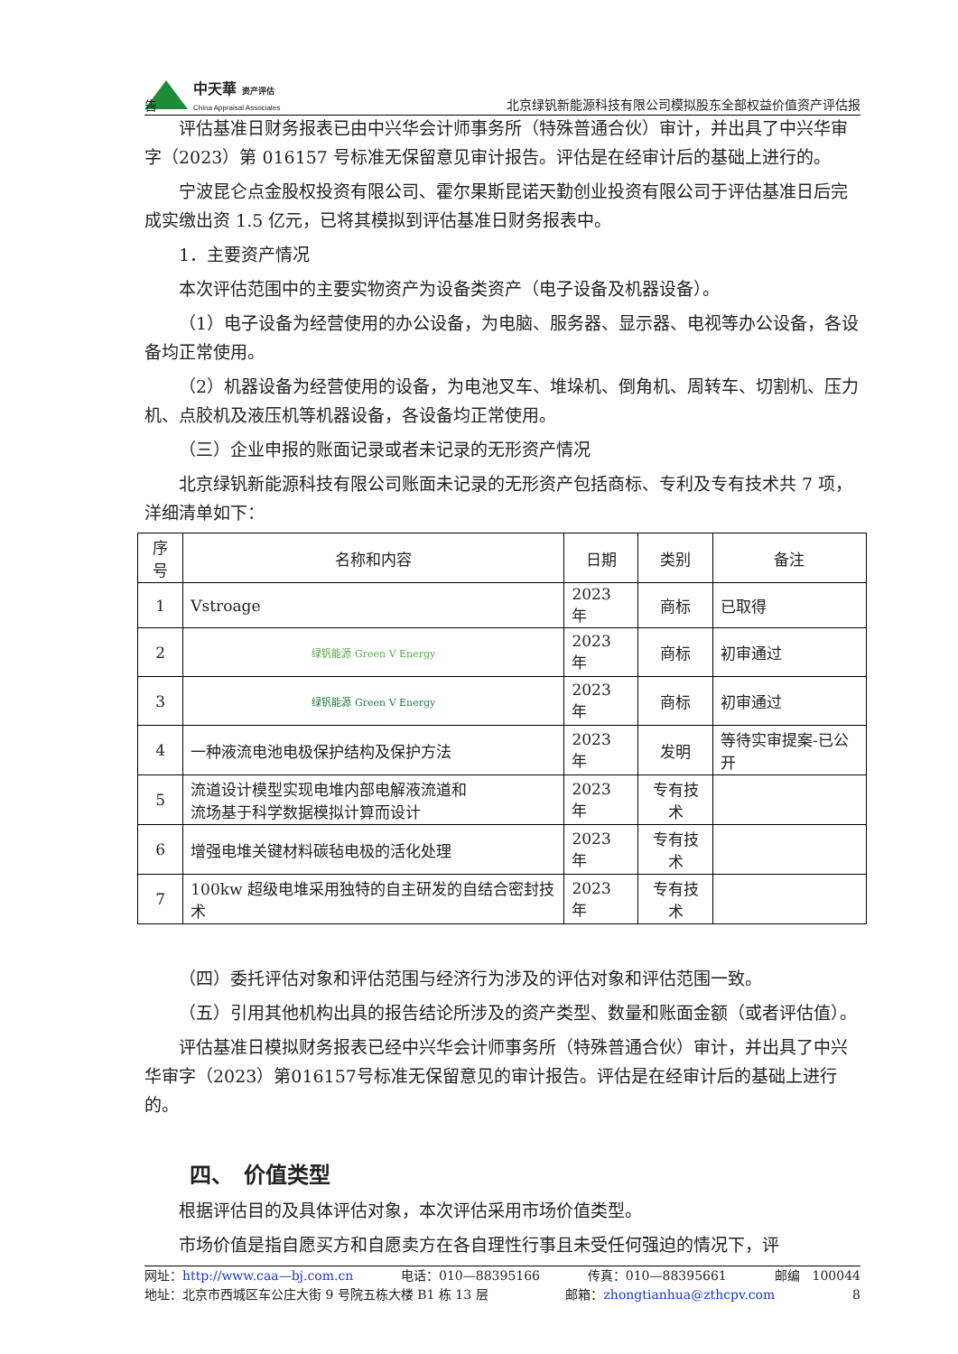中天華 资产评估
China Appraisal Associates
北京绿钒新能源科技有限公司模拟股东全部权益价值资产评估报
告
评估基准日财务报表已由中兴华会计师事务所（特殊普通合伙）审计，并出具了中兴华审字（2023）第 016157 号标准无保留意见审计报告。评估是在经审计后的基础上进行的。
宁波昆仑点金股权投资有限公司、霍尔果斯昆诺天勤创业投资有限公司于评估基准日后完成实缴出资 1.5 亿元，已将其模拟到评估基准日财务报表中。
1．主要资产情况
本次评估范围中的主要实物资产为设备类资产（电子设备及机器设备）。
（1）电子设备为经营使用的办公设备，为电脑、服务器、显示器、电视等办公设备，各设备均正常使用。
（2）机器设备为经营使用的设备，为电池叉车、堆垛机、倒角机、周转车、切割机、压力机、点胶机及液压机等机器设备，各设备均正常使用。
（三）企业申报的账面记录或者未记录的无形资产情况
北京绿钒新能源科技有限公司账面未记录的无形资产包括商标、专利及专有技术共 7 项，洋细清单如下：
| 序号 | 名称和内容 | 日期 | 类别 | 备注 |
| --- | --- | --- | --- | --- |
| 1 | Vstroage | 2023 年 | 商标 | 已取得 |
| 2 | 绿钒能源 Green V Energy | 2023 年 | 商标 | 初审通过 |
| 3 | 绿钒能源 Green V Energy | 2023 年 | 商标 | 初审通过 |
| 4 | 一种液流电池电极保护结构及保护方法 | 2023 年 | 发明 | 等待实审提案-已公开 |
| 5 | 流道设计模型实现电堆内部电解液流道和 流场基于科学数据模拟计算而设计 | 2023 年 | 专有技术 | |
| 6 | 增强电堆关键材料碳毡电极的活化处理 | 2023 年 | 专有技术 | |
| 7 | 100kw 超级电堆采用独特的自主研发的自结合密封技术 | 2023 年 | 专有技术 | |
（四）委托评估对象和评估范围与经济行为涉及的评估对象和评估范围一致。
（五）引用其他机构出具的报告结论所涉及的资产类型、数量和账面金额（或者评估值）。
评估基准日模拟财务报表已经中兴华会计师事务所（特殊普通合伙）审计，并出具了中兴华审字（2023）第016157号标准无保留意见的审计报告。评估是在经审计后的基础上进行的。
四、　价值类型
根据评估目的及具体评估对象，本次评估采用市场价值类型。
市场价值是指自愿买方和自愿卖方在各自理性行事且未受任何强迫的情况下，评
网址：http://www.caa—bj.com.cn 电话：010—88395166 传真：010—88395661 邮编　100044
地址：北京市西城区车公庄大街 9 号院五栋大楼 B1 栋 13 层 邮箱：zhongtianhua@zthcpv.com 8